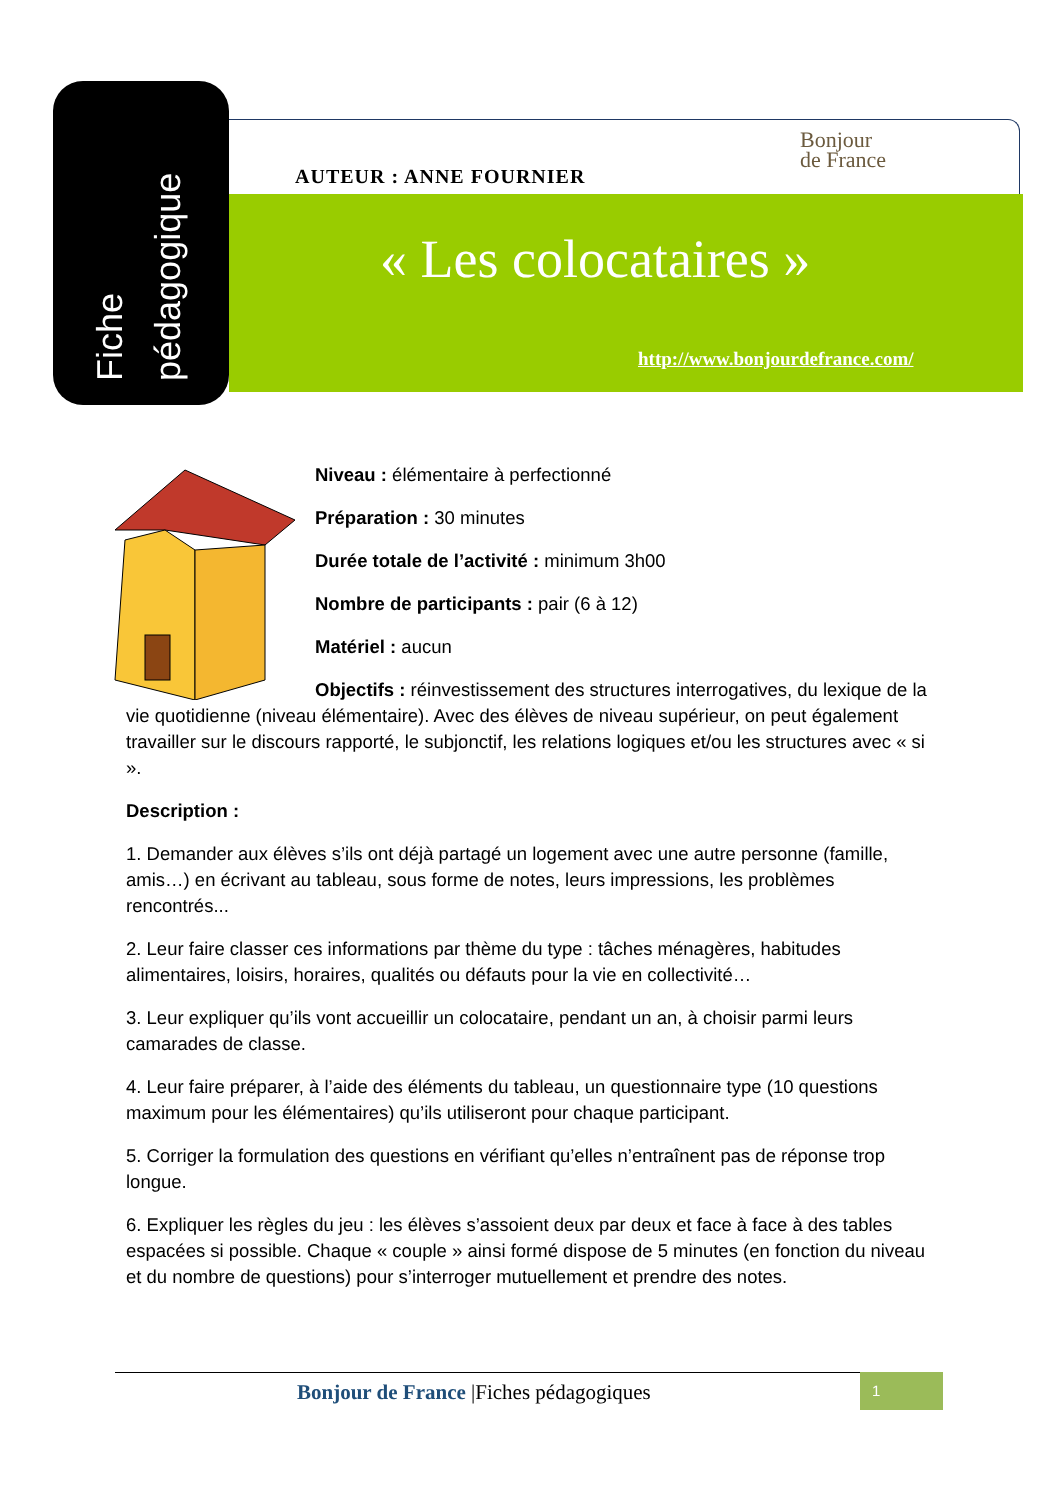Fiche pédagogique
AUTEUR : ANNE FOURNIER
Bonjour
de France
« Les colocataires »
http://www.bonjourdefrance.com/
Niveau : élémentaire à perfectionné
Préparation : 30 minutes
Durée totale de l’activité : minimum 3h00
Nombre de participants : pair (6 à 12)
Matériel : aucun
Objectifs : réinvestissement des structures interrogatives, du lexique de la vie quotidienne (niveau élémentaire). Avec des élèves de niveau supérieur, on peut également travailler sur le discours rapporté, le subjonctif, les relations logiques et/ou les structures avec « si ».
Description :
1. Demander aux élèves s’ils ont déjà partagé un logement avec une autre personne (famille, amis…) en écrivant au tableau, sous forme de notes, leurs impressions, les problèmes rencontrés...
2. Leur faire classer ces informations par thème du type : tâches ménagères, habitudes alimentaires, loisirs, horaires, qualités ou défauts pour la vie en collectivité…
3. Leur expliquer qu’ils vont accueillir un colocataire, pendant un an, à choisir parmi leurs camarades de classe.
4. Leur faire préparer, à l’aide des éléments du tableau, un questionnaire type (10 questions maximum pour les élémentaires) qu’ils utiliseront pour chaque participant.
5. Corriger la formulation des questions en vérifiant qu’elles n’entraînent pas de réponse trop longue.
6. Expliquer les règles du jeu : les élèves s’assoient deux par deux et face à face à des tables espacées si possible. Chaque « couple » ainsi formé dispose de 5 minutes (en fonction du niveau et du nombre de questions) pour s’interroger mutuellement et prendre des notes.
Bonjour de France |Fiches pédagogiques
1